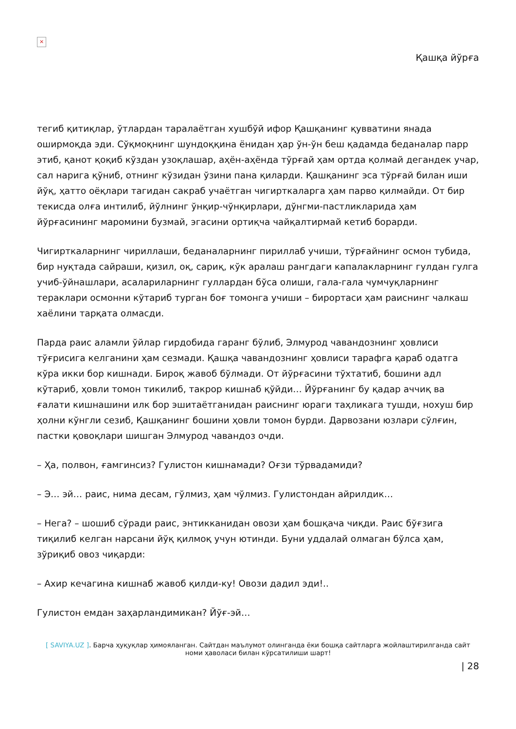×
Қашқа йўрға
тегиб қитиқлар, ўтлардан таралаётган хушбўй ифор Қашқанинг қувватини янада оширмоқда эди. Сўқмоқнинг шундоққина ёнидан ҳар ўн-ўн беш қадамда беданалар парр этиб, қанот қоқиб кўздан узоқлашар, аҳён-аҳёнда тўрғай ҳам ортда қолмай дегандек учар, сал нарига қўниб, отнинг кўзидан ўзини пана қиларди. Қашқанинг эса тўрғай билан иши йўқ, ҳатто оёқлари тагидан сакраб учаётган чигирткаларга ҳам парво қилмайди. От бир текисда олға интилиб, йўлнинг ўнқир-чўнқирлари, дўнгми-пастликларида ҳам йўрғасининг маромини бузмай, эгасини ортиқча чайқалтирмай кетиб борарди.
Чигирткаларнинг чириллаши, беданаларнинг пириллаб учиши, тўрғайнинг осмон тубида, бир нуқтада сайраши, қизил, оқ, сариқ, кўк аралаш рангдаги капалакларнинг гулдан гулга учиб-ўйнашлари, асалариларнинг гуллардан бўса олиши, гала-гала чумчуқларнинг тераклари осмонни кўтариб турган боғ томонга учиши – бирортаси ҳам раиснинг чалкаш хаёлини тарқата олмасди.
Парда раис аламли ўйлар гирдобида гаранг бўлиб, Элмурод чавандознинг ҳовлиси тўғрисига келганини ҳам сезмади. Қашқа чавандознинг ҳовлиси тарафга қараб одатга кўра икки бор кишнади. Бироқ жавоб бўлмади. От йўрғасини тўхтатиб, бошини адл кўтариб, ҳовли томон тикилиб, такрор кишнаб қўйди… Йўрғанинг бу қадар аччиқ ва ғалати кишнашини илк бор эшитаётганидан раиснинг юраги таҳликага тушди, нохуш бир ҳолни кўнгли сезиб, Қашқанинг бошини ҳовли томон бурди. Дарвозани юзлари сўлғин, пастки қовоқлари шишган Элмурод чавандоз очди.
– Ҳа, полвон, ғамгинсиз? Гулистон кишнамади? Оғзи тўрвадамиди?
– Э… эй… раис, нима десам, гўлмиз, ҳам чўлмиз. Гулистондан айрилдик…
– Нега? – шошиб сўради раис, энтикканидан овози ҳам бошқача чиқди. Раис бўғзига тиқилиб келган нарсани йўқ қилмоқ учун ютинди. Буни уддалай олмаган бўлса ҳам, зўриқиб овоз чиқарди:
– Ахир кечагина кишнаб жавоб қилди-ку! Овози дадил эди!..
Гулистон емдан заҳарландимикан? Йўғ-эй…
[ SAVIYA.UZ ]. Барча ҳуқуқлар ҳимояланган. Сайтдан маълумот олинганда ёки бошқа сайтларга жойлаштирилганда сайт номи ҳаволаси билан кўрсатилиши шарт!
| 28